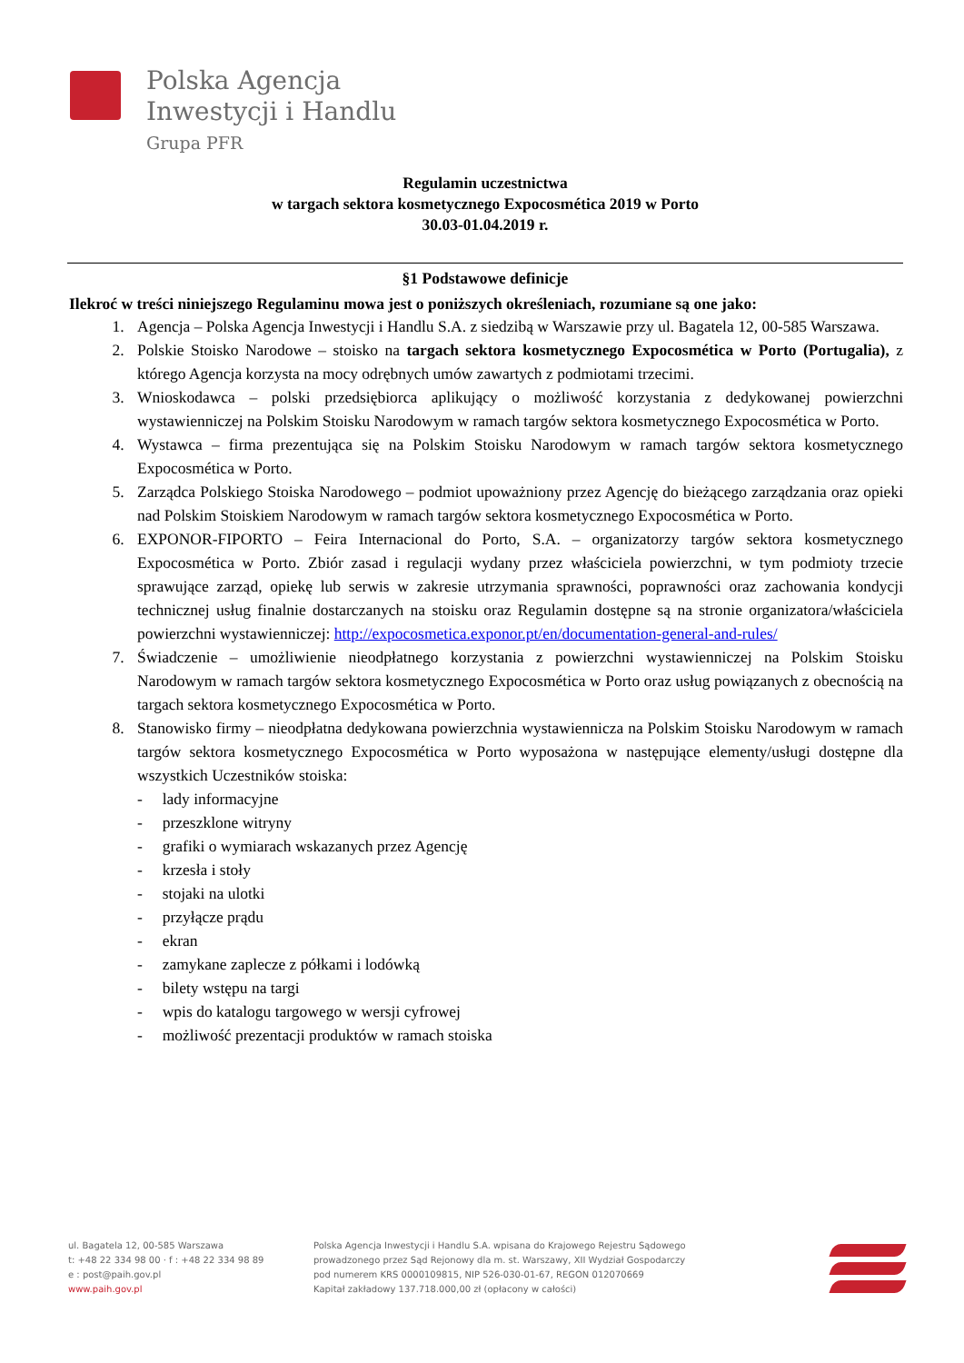Polska Agencja
Inwestycji i Handlu
Grupa PFR
Regulamin uczestnictwa
w targach sektora kosmetycznego Expocosmética 2019 w Porto
30.03-01.04.2019 r.
§1 Podstawowe definicje
Ilekroć w treści niniejszego Regulaminu mowa jest o poniższych określeniach, rozumiane są one jako:
1. Agencja – Polska Agencja Inwestycji i Handlu S.A. z siedzibą w Warszawie przy ul. Bagatela 12, 00-585 Warszawa.
2. Polskie Stoisko Narodowe – stoisko na targach sektora kosmetycznego Expocosmética w Porto (Portugalia), z którego Agencja korzysta na mocy odrębnych umów zawartych z podmiotami trzecimi.
3. Wnioskodawca – polski przedsiębiorca aplikujący o możliwość korzystania z dedykowanej powierzchni wystawienniczej na Polskim Stoisku Narodowym w ramach targów sektora kosmetycznego Expocosmética w Porto.
4. Wystawca – firma prezentująca się na Polskim Stoisku Narodowym w ramach targów sektora kosmetycznego Expocosmética w Porto.
5. Zarządca Polskiego Stoiska Narodowego – podmiot upoważniony przez Agencję do bieżącego zarządzania oraz opieki nad Polskim Stoiskiem Narodowym w ramach targów sektora kosmetycznego Expocosmética w Porto.
6. EXPONOR-FIPORTO – Feira Internacional do Porto, S.A. – organizatorzy targów sektora kosmetycznego Expocosmética w Porto. Zbiór zasad i regulacji wydany przez właściciela powierzchni, w tym podmioty trzecie sprawujące zarząd, opiekę lub serwis w zakresie utrzymania sprawności, poprawności oraz zachowania kondycji technicznej usług finalnie dostarczanych na stoisku oraz Regulamin dostępne są na stronie organizatora/właściciela powierzchni wystawienniczej: http://expocosmetica.exponor.pt/en/documentation-general-and-rules/
7. Świadczenie – umożliwienie nieodpłatnego korzystania z powierzchni wystawienniczej na Polskim Stoisku Narodowym w ramach targów sektora kosmetycznego Expocosmética w Porto oraz usług powiązanych z obecnością na targach sektora kosmetycznego Expocosmética w Porto.
8. Stanowisko firmy – nieodpłatna dedykowana powierzchnia wystawiennicza na Polskim Stoisku Narodowym w ramach targów sektora kosmetycznego Expocosmética w Porto wyposażona w następujące elementy/usługi dostępne dla wszystkich Uczestników stoiska:
- lady informacyjne
- przeszklone witryny
- grafiki o wymiarach wskazanych przez Agencję
- krzesła i stoły
- stojaki na ulotki
- przyłącze prądu
- ekran
- zamykane zaplecze z półkami i lodówką
- bilety wstępu na targi
- wpis do katalogu targowego w wersji cyfrowej
- możliwość prezentacji produktów w ramach stoiska
ul. Bagatela 12, 00-585 Warszawa
t: +48 22 334 98 00 · f : +48 22 334 98 89
e : post@paih.gov.pl
www.paih.gov.pl
Polska Agencja Inwestycji i Handlu S.A. wpisana do Krajowego Rejestru Sądowego
prowadzonego przez Sąd Rejonowy dla m. st. Warszawy, XII Wydział Gospodarczy
pod numerem KRS 0000109815, NIP 526-030-01-67, REGON 012070669
Kapitał zakładowy 137.718.000,00 zł (opłacony w całości)